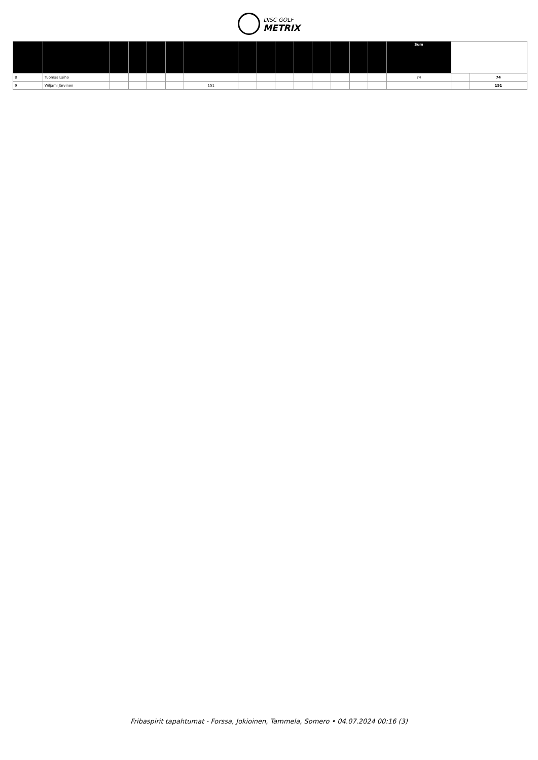DISC GOLF
METRIX
| | | | | | | | | | | | | | | | Sum | | |
| --- | --- | --- | --- | --- | --- | --- | --- | --- | --- | --- | --- | --- | --- | --- | --- | --- | --- |
| 8 | Tuomas Laiho | | | | | | | | | | | | | | 74 | | 74 |
| 9 | Wiljami Järvinen | | | | | 151 | | | | | | | | | | | 151 |
Fribaspirit tapahtumat - Forssa, Jokioinen, Tammela, Somero • 04.07.2024 00:16 (3)